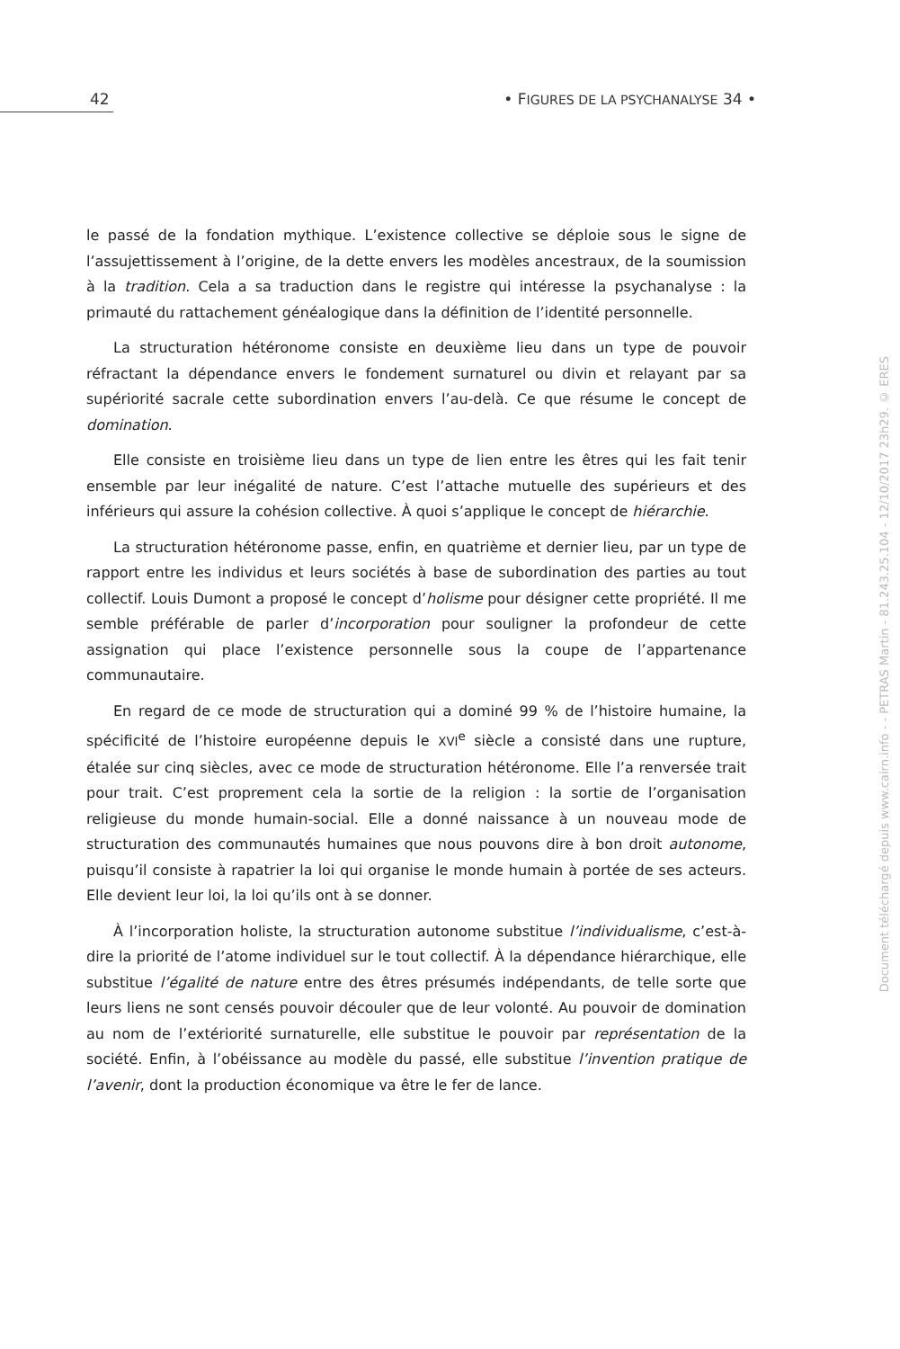42 • FIGURES DE LA PSYCHANALYSE 34 •
le passé de la fondation mythique. L’existence collective se déploie sous le signe de l’assujettissement à l’origine, de la dette envers les modèles ancestraux, de la soumission à la tradition. Cela a sa traduction dans le registre qui intéresse la psychanalyse : la primauté du rattachement généalogique dans la définition de l’identité personnelle.
La structuration hétéronome consiste en deuxième lieu dans un type de pouvoir réfractant la dépendance envers le fondement surnaturel ou divin et relayant par sa supériorité sacrale cette subordination envers l’au-delà. Ce que résume le concept de domination.
Elle consiste en troisième lieu dans un type de lien entre les êtres qui les fait tenir ensemble par leur inégalité de nature. C’est l’attache mutuelle des supérieurs et des inférieurs qui assure la cohésion collective. À quoi s’applique le concept de hiérarchie.
La structuration hétéronome passe, enfin, en quatrième et dernier lieu, par un type de rapport entre les individus et leurs sociétés à base de subordination des parties au tout collectif. Louis Dumont a proposé le concept d’holisme pour désigner cette propriété. Il me semble préférable de parler d’incorporation pour souligner la profondeur de cette assignation qui place l’existence personnelle sous la coupe de l’appartenance communautaire.
En regard de ce mode de structuration qui a dominé 99 % de l’histoire humaine, la spécificité de l’histoire européenne depuis le XVI<sup>e</sup> siècle a consisté dans une rupture, étalée sur cinq siècles, avec ce mode de structuration hétéronome. Elle l’a renversée trait pour trait. C’est proprement cela la sortie de la religion : la sortie de l’organisation religieuse du monde humain-social. Elle a donné naissance à un nouveau mode de structuration des communautés humaines que nous pouvons dire à bon droit autonome, puisqu’il consiste à rapatrier la loi qui organise le monde humain à portée de ses acteurs. Elle devient leur loi, la loi qu’ils ont à se donner.
À l’incorporation holiste, la structuration autonome substitue l’individualisme, c’est-à-dire la priorité de l’atome individuel sur le tout collectif. À la dépendance hiérarchique, elle substitue l’égalité de nature entre des êtres présumés indépendants, de telle sorte que leurs liens ne sont censés pouvoir découler que de leur volonté. Au pouvoir de domination au nom de l’extériorité surnaturelle, elle substitue le pouvoir par représentation de la société. Enfin, à l’obéissance au modèle du passé, elle substitue l’invention pratique de l’avenir, dont la production économique va être le fer de lance.
Document téléchargé depuis www.cairn.info - - PETRAS Martin - 81.243.25.104 - 12/10/2017 23h29. © ERES